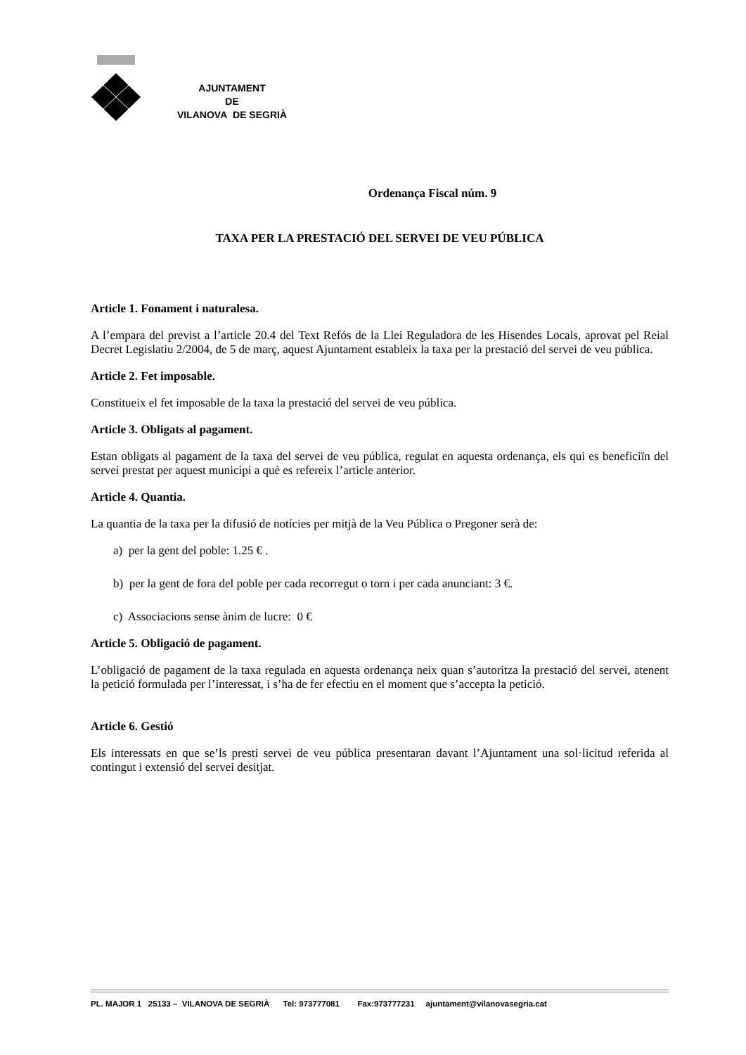AJUNTAMENT
DE
VILANOVA DE SEGRIÀ
Ordenança Fiscal núm. 9
TAXA PER LA PRESTACIÓ DEL SERVEI DE VEU PÚBLICA
Article 1. Fonament i naturalesa.
A l’empara del previst a l’article 20.4 del Text Refós de la Llei Reguladora de les Hisendes Locals, aprovat pel Reial Decret Legislatiu 2/2004, de 5 de març, aquest Ajuntament estableix la taxa per la prestació del servei de veu pública.
Article 2. Fet imposable.
Constitueix el fet imposable de la taxa la prestació del servei de veu pública.
Article 3. Obligats al pagament.
Estan obligats al pagament de la taxa del servei de veu pública, regulat en aquesta ordenança, els qui es beneficiïn del servei prestat per aquest municipi a què es refereix l’article anterior.
Article 4. Quantia.
La quantia de la taxa per la difusió de notícies per mitjà de la Veu Pública o Pregoner serà de:
a) per la gent del poble: 1.25 € .
b) per la gent de fora del poble per cada recorregut o torn i per cada anunciant: 3 €.
c) Associacions sense ànim de lucre: 0 €
Article 5. Obligació de pagament.
L’obligació de pagament de la taxa regulada en aquesta ordenança neix quan s’autoritza la prestació del servei, atenent la petició formulada per l’interessat, i s’ha de fer efectiu en el moment que s’accepta la petició.
Article 6. Gestió
Els interessats en que se’ls presti servei de veu pública presentaran davant l’Ajuntament una sol·licitud referida al contingut i extensió del servei desitjat.
PL. MAJOR 1 25133 – VILANOVA DE SEGRIÀ Tel: 973777081 Fax:973777231 ajuntament@vilanovasegria.cat